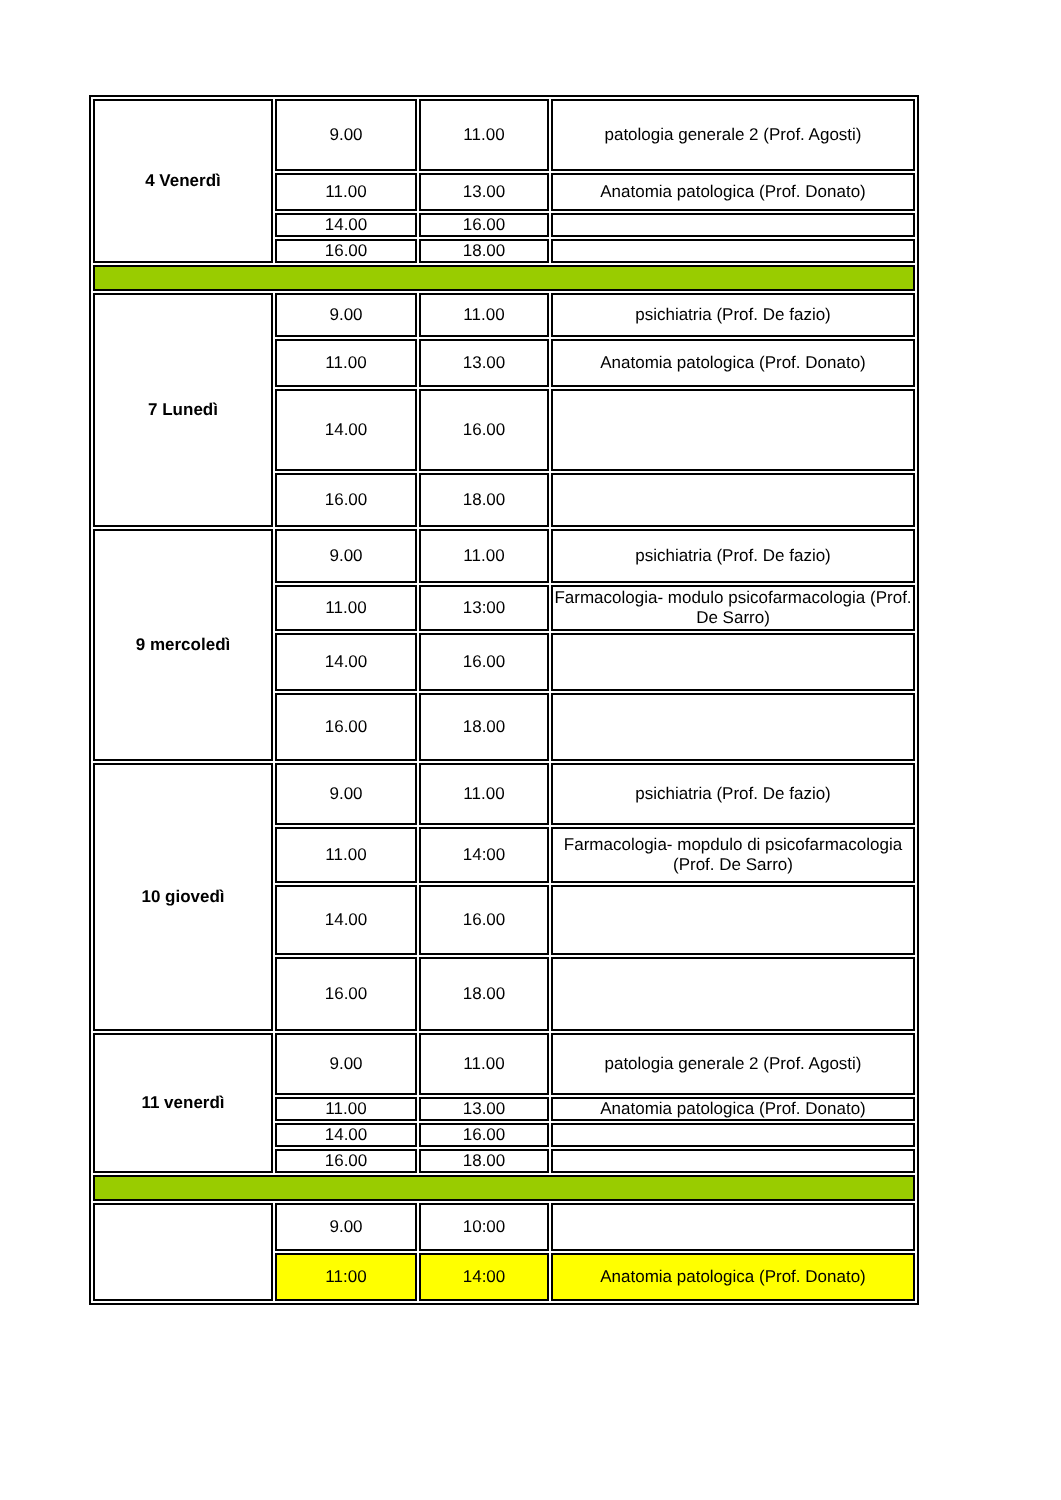| 4 Venerdì | 9.00 | 11.00 | patologia generale 2 (Prof. Agosti) |
| | 11.00 | 13.00 | Anatomia patologica (Prof. Donato) |
| | 14.00 | 16.00 | |
| | 16.00 | 18.00 | |
| 7 Lunedì | 9.00 | 11.00 | psichiatria (Prof. De fazio) |
| | 11.00 | 13.00 | Anatomia patologica (Prof. Donato) |
| | 14.00 | 16.00 | |
| | 16.00 | 18.00 | |
| 9 mercoledì | 9.00 | 11.00 | psichiatria (Prof. De fazio) |
| | 11.00 | 13:00 | Farmacologia- modulo psicofarmacologia (Prof. De Sarro) |
| | 14.00 | 16.00 | |
| | 16.00 | 18.00 | |
| 10 giovedì | 9.00 | 11.00 | psichiatria (Prof. De fazio) |
| | 11.00 | 14:00 | Farmacologia- mopdulo di psicofarmacologia (Prof. De Sarro) |
| | 14.00 | 16.00 | |
| | 16.00 | 18.00 | |
| 11 venerdì | 9.00 | 11.00 | patologia generale 2 (Prof. Agosti) |
| | 11.00 | 13.00 | Anatomia patologica (Prof. Donato) |
| | 14.00 | 16.00 | |
| | 16.00 | 18.00 | |
| | 9.00 | 10:00 | |
| | 11:00 | 14:00 | Anatomia patologica (Prof. Donato) |